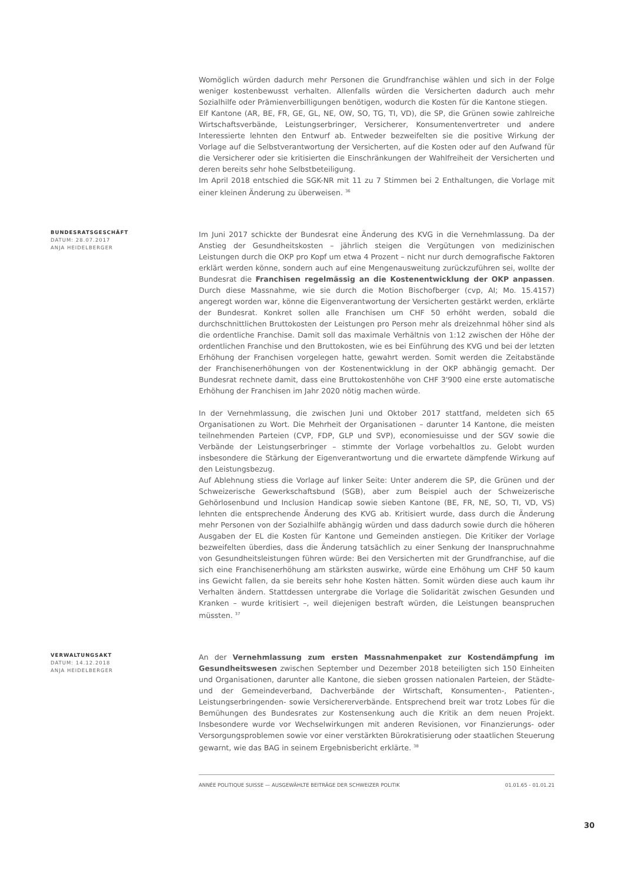Womöglich würden dadurch mehr Personen die Grundfranchise wählen und sich in der Folge weniger kostenbewusst verhalten. Allenfalls würden die Versicherten dadurch auch mehr Sozialhilfe oder Prämienverbilligungen benötigen, wodurch die Kosten für die Kantone stiegen.
Elf Kantone (AR, BE, FR, GE, GL, NE, OW, SO, TG, TI, VD), die SP, die Grünen sowie zahlreiche Wirtschaftsverbände, Leistungserbringer, Versicherer, Konsumentenvertreter und andere Interessierte lehnten den Entwurf ab. Entweder bezweifelten sie die positive Wirkung der Vorlage auf die Selbstverantwortung der Versicherten, auf die Kosten oder auf den Aufwand für die Versicherer oder sie kritisierten die Einschränkungen der Wahlfreiheit der Versicherten und deren bereits sehr hohe Selbstbeteiligung.
Im April 2018 entschied die SGK-NR mit 11 zu 7 Stimmen bei 2 Enthaltungen, die Vorlage mit einer kleinen Änderung zu überweisen. <sup>36</sup>
BUNDESRATSGESCHÄFT
DATUM: 28.07.2017
ANJA HEIDELBERGER
Im Juni 2017 schickte der Bundesrat eine Änderung des KVG in die Vernehmlassung. Da der Anstieg der Gesundheitskosten – jährlich steigen die Vergütungen von medizinischen Leistungen durch die OKP pro Kopf um etwa 4 Prozent – nicht nur durch demografische Faktoren erklärt werden könne, sondern auch auf eine Mengenausweitung zurückzuführen sei, wollte der Bundesrat die Franchisen regelmässig an die Kostenentwicklung der OKP anpassen. Durch diese Massnahme, wie sie durch die Motion Bischofberger (cvp, AI; Mo. 15.4157) angeregt worden war, könne die Eigenverantwortung der Versicherten gestärkt werden, erklärte der Bundesrat. Konkret sollen alle Franchisen um CHF 50 erhöht werden, sobald die durchschnittlichen Bruttokosten der Leistungen pro Person mehr als dreizehnmal höher sind als die ordentliche Franchise. Damit soll das maximale Verhältnis von 1:12 zwischen der Höhe der ordentlichen Franchise und den Bruttokosten, wie es bei Einführung des KVG und bei der letzten Erhöhung der Franchisen vorgelegen hatte, gewahrt werden. Somit werden die Zeitabstände der Franchisenerhöhungen von der Kostenentwicklung in der OKP abhängig gemacht. Der Bundesrat rechnete damit, dass eine Bruttokostenhöhe von CHF 3'900 eine erste automatische Erhöhung der Franchisen im Jahr 2020 nötig machen würde.
In der Vernehmlassung, die zwischen Juni und Oktober 2017 stattfand, meldeten sich 65 Organisationen zu Wort. Die Mehrheit der Organisationen – darunter 14 Kantone, die meisten teilnehmenden Parteien (CVP, FDP, GLP und SVP), economiesuisse und der SGV sowie die Verbände der Leistungserbringer – stimmte der Vorlage vorbehaltlos zu. Gelobt wurden insbesondere die Stärkung der Eigenverantwortung und die erwartete dämpfende Wirkung auf den Leistungsbezug.
Auf Ablehnung stiess die Vorlage auf linker Seite: Unter anderem die SP, die Grünen und der Schweizerische Gewerkschaftsbund (SGB), aber zum Beispiel auch der Schweizerische Gehörlosenbund und Inclusion Handicap sowie sieben Kantone (BE, FR, NE, SO, TI, VD, VS) lehnten die entsprechende Änderung des KVG ab. Kritisiert wurde, dass durch die Änderung mehr Personen von der Sozialhilfe abhängig würden und dass dadurch sowie durch die höheren Ausgaben der EL die Kosten für Kantone und Gemeinden anstiegen. Die Kritiker der Vorlage bezweifelten überdies, dass die Änderung tatsächlich zu einer Senkung der Inanspruchnahme von Gesundheitsleistungen führen würde: Bei den Versicherten mit der Grundfranchise, auf die sich eine Franchisenerhöhung am stärksten auswirke, würde eine Erhöhung um CHF 50 kaum ins Gewicht fallen, da sie bereits sehr hohe Kosten hätten. Somit würden diese auch kaum ihr Verhalten ändern. Stattdessen untergrabe die Vorlage die Solidarität zwischen Gesunden und Kranken – wurde kritisiert –, weil diejenigen bestraft würden, die Leistungen beanspruchen müssten. <sup>37</sup>
VERWALTUNGSAKT
DATUM: 14.12.2018
ANJA HEIDELBERGER
An der Vernehmlassung zum ersten Massnahmenpaket zur Kostendämpfung im Gesundheitswesen zwischen September und Dezember 2018 beteiligten sich 150 Einheiten und Organisationen, darunter alle Kantone, die sieben grossen nationalen Parteien, der Städte- und der Gemeindeverband, Dachverbände der Wirtschaft, Konsumenten-, Patienten-, Leistungserbringenden- sowie Versichererverbände. Entsprechend breit war trotz Lobes für die Bemühungen des Bundesrates zur Kostensenkung auch die Kritik an dem neuen Projekt. Insbesondere wurde vor Wechselwirkungen mit anderen Revisionen, vor Finanzierungs- oder Versorgungsproblemen sowie vor einer verstärkten Bürokratisierung oder staatlichen Steuerung gewarnt, wie das BAG in seinem Ergebnisbericht erklärte. <sup>38</sup>
ANNÉE POLITIQUE SUISSE — AUSGEWÄHLTE BEITRÄGE DER SCHWEIZER POLITIK 01.01.65 - 01.01.21
30